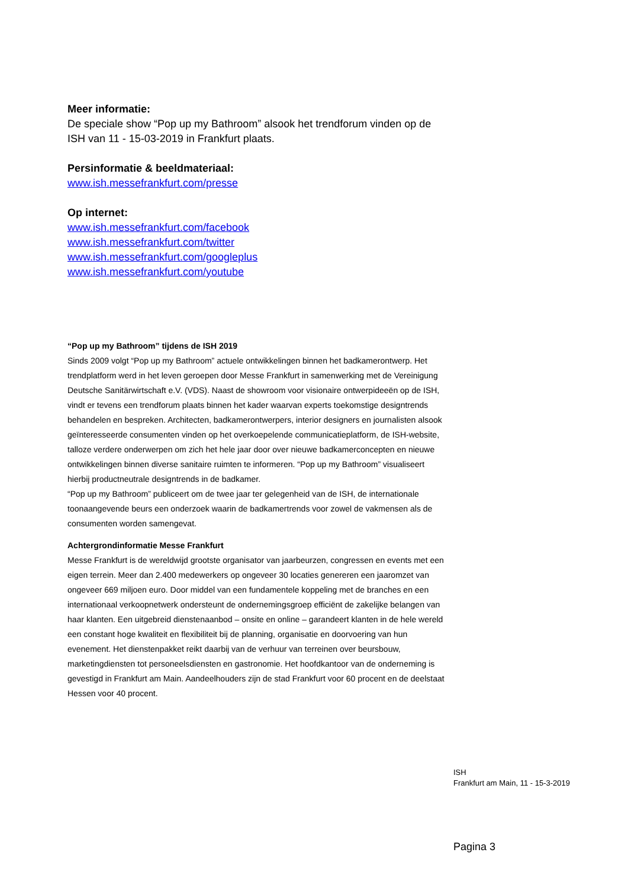Meer informatie:
De speciale show “Pop up my Bathroom” alsook het trendforum vinden op de ISH van 11 - 15-03-2019 in Frankfurt plaats.
Persinformatie & beeldmateriaal:
www.ish.messefrankfurt.com/presse
Op internet:
www.ish.messefrankfurt.com/facebook
www.ish.messefrankfurt.com/twitter
www.ish.messefrankfurt.com/googleplus
www.ish.messefrankfurt.com/youtube
“Pop up my Bathroom” tijdens de ISH 2019
Sinds 2009 volgt “Pop up my Bathroom” actuele ontwikkelingen binnen het badkamerontwerp. Het trendplatform werd in het leven geroepen door Messe Frankfurt in samenwerking met de Vereinigung Deutsche Sanitärwirtschaft e.V. (VDS). Naast de showroom voor visionaire ontwerpideeën op de ISH, vindt er tevens een trendforum plaats binnen het kader waarvan experts toekomstige designtrends behandelen en bespreken. Architecten, badkamerontwerpers, interior designers en journalisten alsook geïnteresseerde consumenten vinden op het overkoepelende communicatieplatform, de ISH-website, talloze verdere onderwerpen om zich het hele jaar door over nieuwe badkamerconcepten en nieuwe ontwikkelingen binnen diverse sanitaire ruimten te informeren. “Pop up my Bathroom” visualiseert hierbij productneutrale designtrends in de badkamer.
“Pop up my Bathroom” publiceert om de twee jaar ter gelegenheid van de ISH, de internationale toonaangevende beurs een onderzoek waarin de badkamertrends voor zowel de vakmensen als de consumenten worden samengevat.
Achtergrondinformatie Messe Frankfurt
Messe Frankfurt is de wereldwijd grootste organisator van jaarbeurzen, congressen en events met een eigen terrein. Meer dan 2.400 medewerkers op ongeveer 30 locaties genereren een jaaromzet van ongeveer 669 miljoen euro. Door middel van een fundamentele koppeling met de branches en een internationaal verkoopnetwerk ondersteunt de ondernemingsgroep efficiënt de zakelijke belangen van haar klanten. Een uitgebreid dienstenaanbod – onsite en online – garandeert klanten in de hele wereld een constant hoge kwaliteit en flexibiliteit bij de planning, organisatie en doorvoering van hun evenement. Het dienstenpakket reikt daarbij van de verhuur van terreinen over beursbouw, marketingdiensten tot personeelsdiensten en gastronomie. Het hoofdkantoor van de onderneming is gevestigd in Frankfurt am Main. Aandeelhouders zijn de stad Frankfurt voor 60 procent en de deelstaat Hessen voor 40 procent.
ISH
Frankfurt am Main, 11 - 15-3-2019
Pagina 3